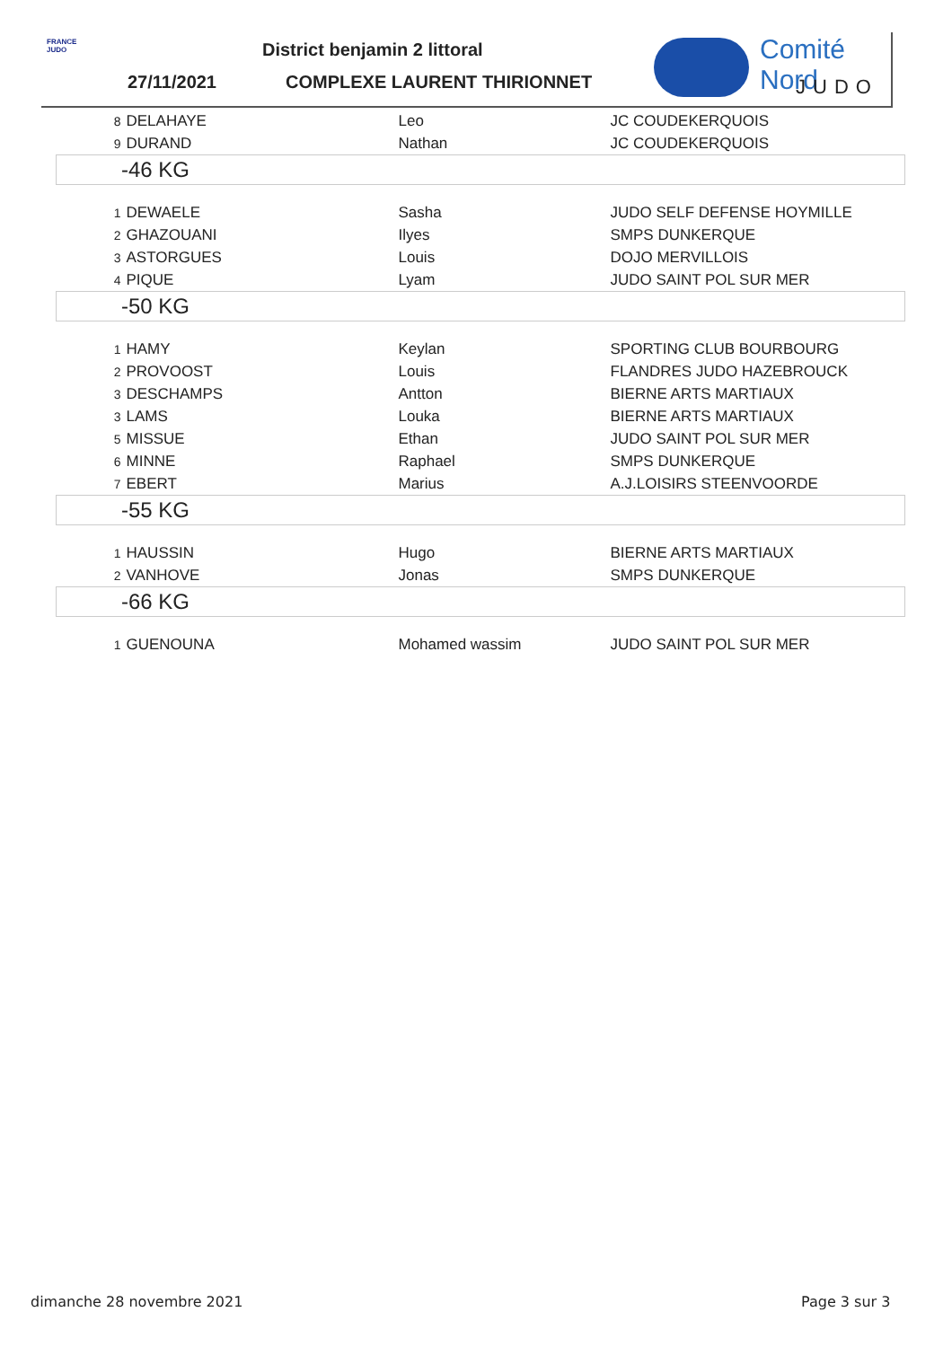FRANCE
JUDO
District benjamin 2 littoral
27/11/2021 COMPLEXE LAURENT THIRIONNET
Comité Nord
JUDO
| 8 | DELAHAYE | Leo | JC COUDEKERQUOIS |
| 9 | DURAND | Nathan | JC COUDEKERQUOIS |
| -46 KG | | | |
| 1 | DEWAELE | Sasha | JUDO SELF DEFENSE HOYMILLE |
| 2 | GHAZOUANI | Ilyes | SMPS DUNKERQUE |
| 3 | ASTORGUES | Louis | DOJO MERVILLOIS |
| 4 | PIQUE | Lyam | JUDO SAINT POL SUR MER |
| -50 KG | | | |
| 1 | HAMY | Keylan | SPORTING CLUB BOURBOURG |
| 2 | PROVOOST | Louis | FLANDRES JUDO HAZEBROUCK |
| 3 | DESCHAMPS | Antton | BIERNE ARTS MARTIAUX |
| 3 | LAMS | Louka | BIERNE ARTS MARTIAUX |
| 5 | MISSUE | Ethan | JUDO SAINT POL SUR MER |
| 6 | MINNE | Raphael | SMPS DUNKERQUE |
| 7 | EBERT | Marius | A.J.LOISIRS STEENVOORDE |
| -55 KG | | | |
| 1 | HAUSSIN | Hugo | BIERNE ARTS MARTIAUX |
| 2 | VANHOVE | Jonas | SMPS DUNKERQUE |
| -66 KG | | | |
| 1 | GUENOUNA | Mohamed wassim | JUDO SAINT POL SUR MER |
dimanche 28 novembre 2021 Page 3 sur 3